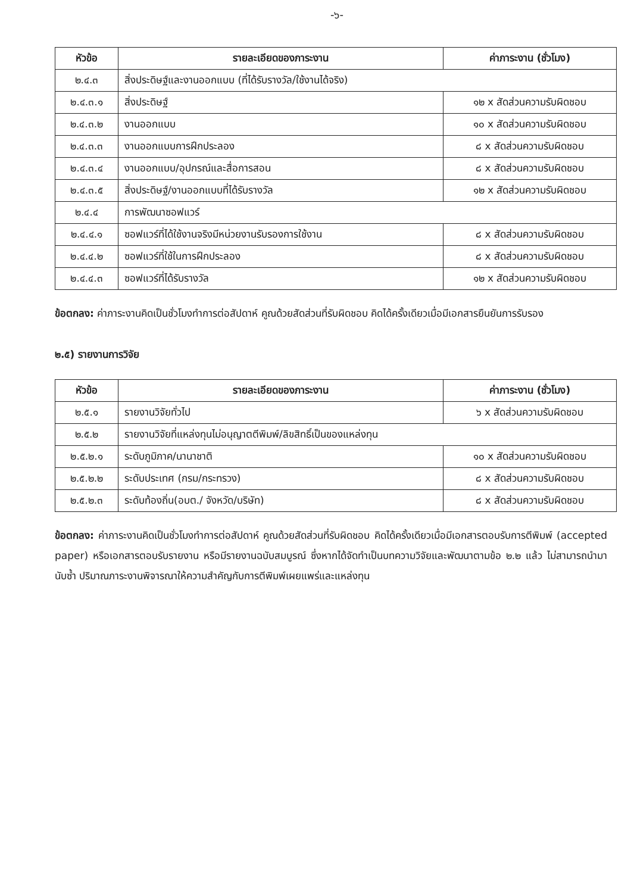-๖-
| หัวข้อ | รายละเอียดของภาระงาน | ค่าภาระงาน (ชั่วโมง) |
| --- | --- | --- |
| ๒.๔.๓ | สิ่งประดิษฐ์และงานออกแบบ (ที่ได้รับรางวัล/ใช้งานได้จริง) | |
| ๒.๔.๓.๑ | สิ่งประดิษฐ์ | ๑๒ x สัดส่วนความรับผิดชอบ |
| ๒.๔.๓.๒ | งานออกแบบ | ๑๐ x สัดส่วนความรับผิดชอบ |
| ๒.๔.๓.๓ | งานออกแบบการฝึกประลอง | ๘ x สัดส่วนความรับผิดชอบ |
| ๒.๔.๓.๔ | งานออกแบบ/อุปกรณ์และสื่อการสอน | ๘ x สัดส่วนความรับผิดชอบ |
| ๒.๔.๓.๕ | สิ่งประดิษฐ์/งานออกแบบที่ได้รับรางวัล | ๑๒ x สัดส่วนความรับผิดชอบ |
| ๒.๔.๔ | การพัฒนาซอฟแวร์ | |
| ๒.๔.๔.๑ | ซอฟแวร์ที่ได้ใช้งานจริงมีหน่วยงานรับรองการใช้งาน | ๘ x สัดส่วนความรับผิดชอบ |
| ๒.๔.๔.๒ | ซอฟแวร์ที่ใช้ในการฝึกประลอง | ๘ x สัดส่วนความรับผิดชอบ |
| ๒.๔.๔.๓ | ซอฟแวร์ที่ได้รับรางวัล | ๑๒ x สัดส่วนความรับผิดชอบ |
ข้อตกลง: ค่าภาระงานคิดเป็นชั่วโมงทำการต่อสัปดาห์ คูณด้วยสัดส่วนที่รับผิดชอบ คิดได้ครั้งเดียวเมื่อมีเอกสารยืนยันการรับรอง
๒.๕) รายงานการวิจัย
| หัวข้อ | รายละเอียดของภาระงาน | ค่าภาระงาน (ชั่วโมง) |
| --- | --- | --- |
| ๒.๕.๑ | รายงานวิจัยทั่วไป | ๖ x สัดส่วนความรับผิดชอบ |
| ๒.๕.๒ | รายงานวิจัยที่แหล่งทุนไม่อนุญาตตีพิมพ์/ลิขสิทธิ์เป็นของแหล่งทุน | |
| ๒.๕.๒.๑ | ระดับภูมิภาค/นานาชาติ | ๑๐ x สัดส่วนความรับผิดชอบ |
| ๒.๕.๒.๒ | ระดับประเทศ (กรม/กระทรวง) | ๘ x สัดส่วนความรับผิดชอบ |
| ๒.๕.๒.๓ | ระดับท้องถิ่น(อบต./ จังหวัด/บริษัท) | ๘ x สัดส่วนความรับผิดชอบ |
ข้อตกลง: ค่าภาระงานคิดเป็นชั่วโมงทำการต่อสัปดาห์ คูณด้วยสัดส่วนที่รับผิดชอบ คิดได้ครั้งเดียวเมื่อมีเอกสารตอบรับการตีพิมพ์ (accepted paper) หรือเอกสารตอบรับรายงาน หรือมีรายงานฉบับสมบูรณ์ ซึ่งหากได้จัดทำเป็นบทความวิจัยและพัฒนาตามข้อ ๒.๒ แล้ว ไม่สามารถนำมานับซ้ำ ปริมาณภาระงานพิจารณาให้ความสำคัญกับการตีพิมพ์เผยแพร่และแหล่งทุน